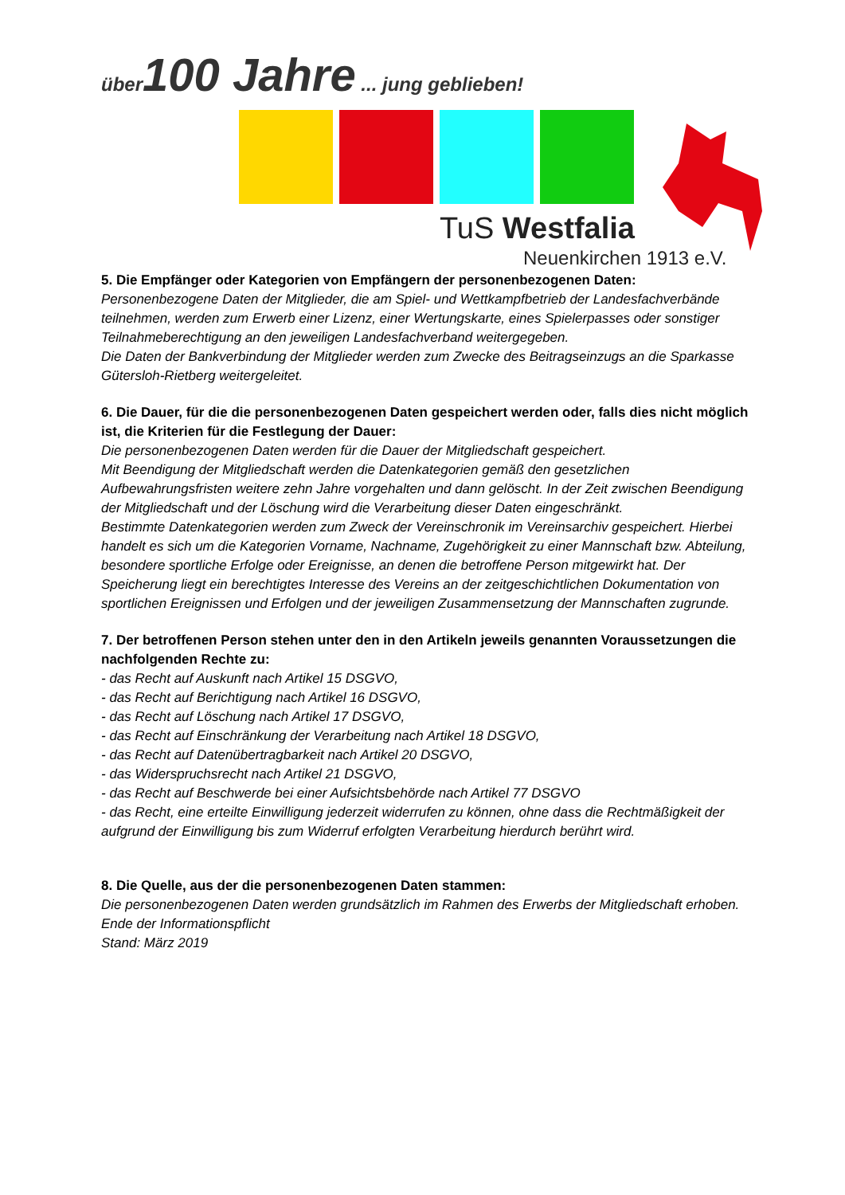über100 Jahre ... jung geblieben!
TuS Westfalia
Neuenkirchen 1913 e.V.
5. Die Empfänger oder Kategorien von Empfängern der personenbezogenen Daten:
Personenbezogene Daten der Mitglieder, die am Spiel- und Wettkampfbetrieb der Landesfachverbände
teilnehmen, werden zum Erwerb einer Lizenz, einer Wertungskarte, eines Spielerpasses oder sonstiger Teilnahmeberechtigung an den jeweiligen Landesfachverband weitergegeben.
Die Daten der Bankverbindung der Mitglieder werden zum Zwecke des Beitragseinzugs an die Sparkasse
Gütersloh-Rietberg weitergeleitet.
6. Die Dauer, für die die personenbezogenen Daten gespeichert werden oder, falls dies nicht möglich ist, die Kriterien für die Festlegung der Dauer:
Die personenbezogenen Daten werden für die Dauer der Mitgliedschaft gespeichert.
Mit Beendigung der Mitgliedschaft werden die Datenkategorien gemäß den gesetzlichen Aufbewahrungsfristen weitere zehn Jahre vorgehalten und dann gelöscht. In der Zeit zwischen Beendigung der Mitgliedschaft und der Löschung wird die Verarbeitung dieser Daten eingeschränkt.
Bestimmte Datenkategorien werden zum Zweck der Vereinschronik im Vereinsarchiv gespeichert. Hierbei handelt es sich um die Kategorien Vorname, Nachname, Zugehörigkeit zu einer Mannschaft bzw. Abteilung, besondere sportliche Erfolge oder Ereignisse, an denen die betroffene Person mitgewirkt hat. Der Speicherung liegt ein berechtigtes Interesse des Vereins an der zeitgeschichtlichen Dokumentation von sportlichen Ereignissen und Erfolgen und der jeweiligen Zusammensetzung der Mannschaften zugrunde.
7. Der betroffenen Person stehen unter den in den Artikeln jeweils genannten Voraussetzungen die nachfolgenden Rechte zu:
- das Recht auf Auskunft nach Artikel 15 DSGVO,
- das Recht auf Berichtigung nach Artikel 16 DSGVO,
- das Recht auf Löschung nach Artikel 17 DSGVO,
- das Recht auf Einschränkung der Verarbeitung nach Artikel 18 DSGVO,
- das Recht auf Datenübertragbarkeit nach Artikel 20 DSGVO,
- das Widerspruchsrecht nach Artikel 21 DSGVO,
- das Recht auf Beschwerde bei einer Aufsichtsbehörde nach Artikel 77 DSGVO
- das Recht, eine erteilte Einwilligung jederzeit widerrufen zu können, ohne dass die Rechtmäßigkeit der aufgrund der Einwilligung bis zum Widerruf erfolgten Verarbeitung hierdurch berührt wird.
8. Die Quelle, aus der die personenbezogenen Daten stammen:
Die personenbezogenen Daten werden grundsätzlich im Rahmen des Erwerbs der Mitgliedschaft erhoben.
Ende der Informationspflicht
Stand: März 2019